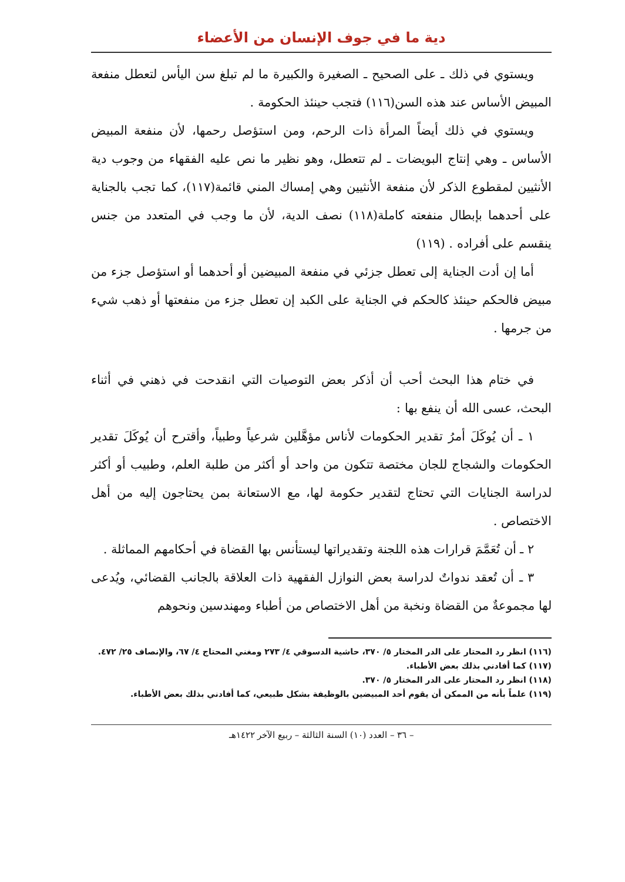دية ما في جوف الإنسان من الأعضاء
ويستوي في ذلك ـ على الصحيح ـ الصغيرة والكبيرة ما لم تبلغ سن اليأس لتعطل منفعة المبيض الأساس عند هذه السن(١١٦) فتجب حينئذ الحكومة .
ويستوي في ذلك أيضاً المرأة ذات الرحم، ومن استؤصل رحمها، لأن منفعة المبيض الأساس ـ وهي إنتاج البويضات ـ لم تتعطل، وهو نظير ما نص عليه الفقهاء من وجوب دية الأنثيين لمقطوع الذكر لأن منفعة الأنثيين وهي إمساك المني قائمة(١١٧)، كما تجب بالجناية على أحدهما بإبطال منفعته كاملة(١١٨) نصف الدية، لأن ما وجب في المتعدد من جنس ينقسم على أفراده . (١١٩)
أما إن أدت الجناية إلى تعطل جزئي في منفعة المبيضين أو أحدهما أو استؤصل جزء من مبيض فالحكم حينئذ كالحكم في الجناية على الكبد إن تعطل جزء من منفعتها أو ذهب شيء من جرمها .
في ختام هذا البحث أحب أن أذكر بعض التوصيات التي انقدحت في ذهني في أثناء البحث، عسى الله أن ينفع بها :
١ ـ أن يُوكَلَ أمرُ تقدير الحكومات لأناس مؤهَّلين شرعياً وطبياً، وأقترح أن يُوكَلَ تقدير الحكومات والشجاج للجان مختصة تتكون من واحد أو أكثر من طلبة العلم، وطبيب أو أكثر لدراسة الجنايات التي تحتاج لتقدير حكومة لها، مع الاستعانة بمن يحتاجون إليه من أهل الاختصاص .
٢ ـ أن تُعَمَّمَ قرارات هذه اللجنة وتقديراتها ليستأنس بها القضاة في أحكامهم المماثلة .
٣ ـ أن تُعقد ندواتٌ لدراسة بعض النوازل الفقهية ذات العلاقة بالجانب القضائي، ويُدعى لها مجموعةٌ من القضاة ونخبة من أهل الاختصاص من أطباء ومهندسين ونحوهم
(١١٦) انظر رد المحتار على الدر المختار ٥/ ٣٧٠، حاشية الدسوقي ٤/ ٢٧٣ ومغني المحتاج ٤/ ٦٧، والإنصاف ٢٥/ ٤٧٢.
(١١٧) كما أفادني بذلك بعض الأطباء.
(١١٨) انظر رد المحتار على الدر المختار ٥/ ٣٧٠.
(١١٩) علماً بأنه من الممكن أن يقوم أحد المبيضين بالوظيفة بشكل طبيعي، كما أفادني بذلك بعض الأطباء.
– ٣٦ – العدد (١٠) السنة الثالثة – ربيع الآخر ١٤٢٢هـ